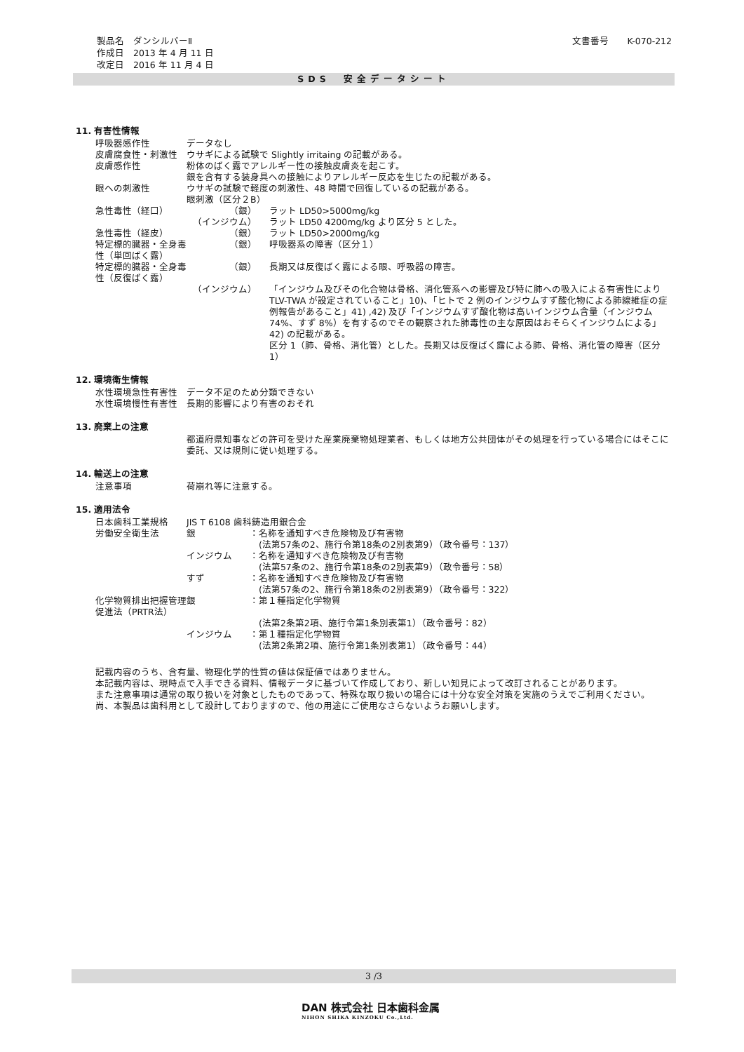製品名　ダンシルバーⅡ
作成日　2013 年 4 月 11 日
改定日　2016 年 11 月 4 日
文書番号　　K-070-212
SDS　安全データシート
11. 有害性情報
| 呼吸器感作性 | データなし | |
| 皮膚腐食性・刺激性 | ウサギによる試験で Slightly irritaing の記載がある。 | |
| 皮膚感作性 | 粉体のばく露でアレルギー性の接触皮膚炎を起こす。 銀を含有する装身具への接触によりアレルギー反応を生じたの記載がある。 | |
| 眼への刺激性 | ウサギの試験で軽度の刺激性、48 時間で回復しているの記載がある。 眼刺激（区分２B） | |
| 急性毒性（経口） | （銀） | ラット LD50>5000mg/kg |
| | （インジウム） | ラット LD50 4200mg/kg より区分 5 とした。 |
| 急性毒性（経皮） | （銀） | ラット LD50>2000mg/kg |
| 特定標的臓器・全身毒性（単回ばく露） | （銀） | 呼吸器系の障害（区分１） |
| 特定標的臓器・全身毒性（反復ばく露） | （銀） | 長期又は反復ばく露による眼、呼吸器の障害。 |
| | （インジウム） | 「インジウム及びその化合物は骨格、消化管系への影響及び特に肺への吸入による有害性によりTLV-TWA が設定されていること」10)、「ヒトで 2 例のインジウムすず酸化物による肺線維症の症例報告があること」41) ,42) 及び「インジウムすず酸化物は高いインジウム含量（インジウム74%、すず 8%）を有するのでその観察された肺毒性の主な原因はおそらくインジウムによる」42) の記載がある。 区分 1（肺、骨格、消化管）とした。長期又は反復ばく露による肺、骨格、消化管の障害（区分 1） |
12. 環境衛生情報
| 水性環境急性有害性 | データ不足のため分類できない |
| 水性環境慢性有害性 | 長期的影響により有害のおそれ |
13. 廃棄上の注意
| | 都道府県知事などの許可を受けた産業廃棄物処理業者、もしくは地方公共団体がその処理を行っている場合にはそこに委託、又は規則に従い処理する。 |
14. 輸送上の注意
| 注意事項 | 荷崩れ等に注意する。 |
15. 適用法令
| 日本歯科工業規格 | JIS T 6108 歯科鋳造用銀合金 | |
| 労働安全衛生法 | 銀 | ：名称を通知すべき危険物及び有害物 (法第57条の2、施行令第18条の2別表第9）（政令番号：137） |
| | インジウム | ：名称を通知すべき危険物及び有害物 (法第57条の2、施行令第18条の2別表第9）（政令番号：58） |
| | すず | ：名称を通知すべき危険物及び有害物 (法第57条の2、施行令第18条の2別表第9）（政令番号：322） |
| 化学物質排出把握管理促進法（PRTR法） | 銀 | ：第１種指定化学物質 (法第2条第2項、施行令第1条別表第1）（政令番号：82） |
| | インジウム | ：第１種指定化学物質 (法第2条第2項、施行令第1条別表第1）（政令番号：44） |
記載内容のうち、含有量、物理化学的性質の値は保証値ではありません。
本記載内容は、現時点で入手できる資料、情報データに基づいて作成しており、新しい知見によって改訂されることがあります。
また注意事項は通常の取り扱いを対象としたものであって、特殊な取り扱いの場合には十分な安全対策を実施のうえでご利用ください。
尚、本製品は歯科用として設計しておりますので、他の用途にご使用なさらないようお願いします。
3 /3
DAN 株式会社 日本歯科金属
NIHON SHIKA KINZOKU Co.,Ltd.